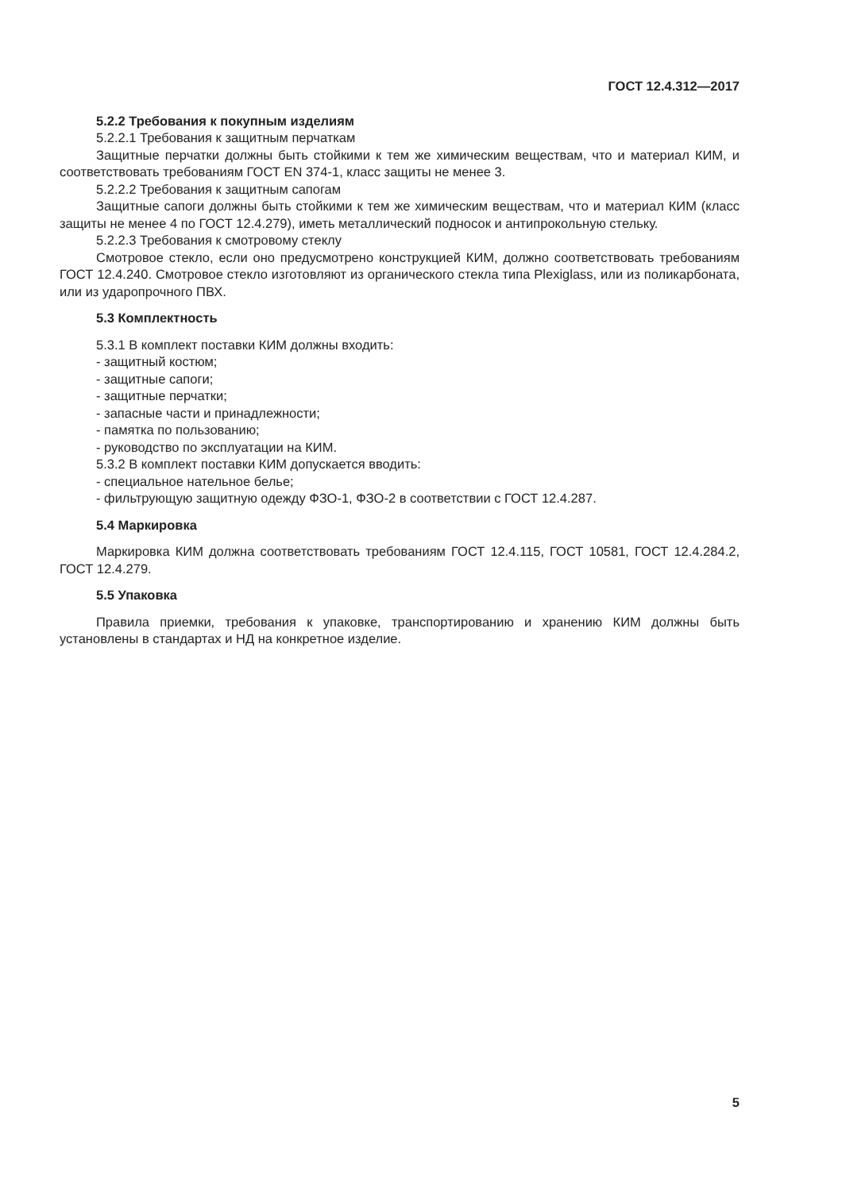ГОСТ 12.4.312—2017
5.2.2 Требования к покупным изделиям
5.2.2.1 Требования к защитным перчаткам
Защитные перчатки должны быть стойкими к тем же химическим веществам, что и материал КИМ, и соответствовать требованиям ГОСТ EN 374-1, класс защиты не менее 3.
5.2.2.2 Требования к защитным сапогам
Защитные сапоги должны быть стойкими к тем же химическим веществам, что и материал КИМ (класс защиты не менее 4 по ГОСТ 12.4.279), иметь металлический подносок и антипрокольную стельку.
5.2.2.3 Требования к смотровому стеклу
Смотровое стекло, если оно предусмотрено конструкцией КИМ, должно соответствовать требованиям ГОСТ 12.4.240. Смотровое стекло изготовляют из органического стекла типа Plexiglass, или из поликарбоната, или из ударопрочного ПВХ.
5.3 Комплектность
5.3.1 В комплект поставки КИМ должны входить:
- защитный костюм;
- защитные сапоги;
- защитные перчатки;
- запасные части и принадлежности;
- памятка по пользованию;
- руководство по эксплуатации на КИМ.
5.3.2 В комплект поставки КИМ допускается вводить:
- специальное нательное белье;
- фильтрующую защитную одежду ФЗО-1, ФЗО-2 в соответствии с ГОСТ 12.4.287.
5.4 Маркировка
Маркировка КИМ должна соответствовать требованиям ГОСТ 12.4.115, ГОСТ 10581, ГОСТ 12.4.284.2, ГОСТ 12.4.279.
5.5 Упаковка
Правила приемки, требования к упаковке, транспортированию и хранению КИМ должны быть установлены в стандартах и НД на конкретное изделие.
5